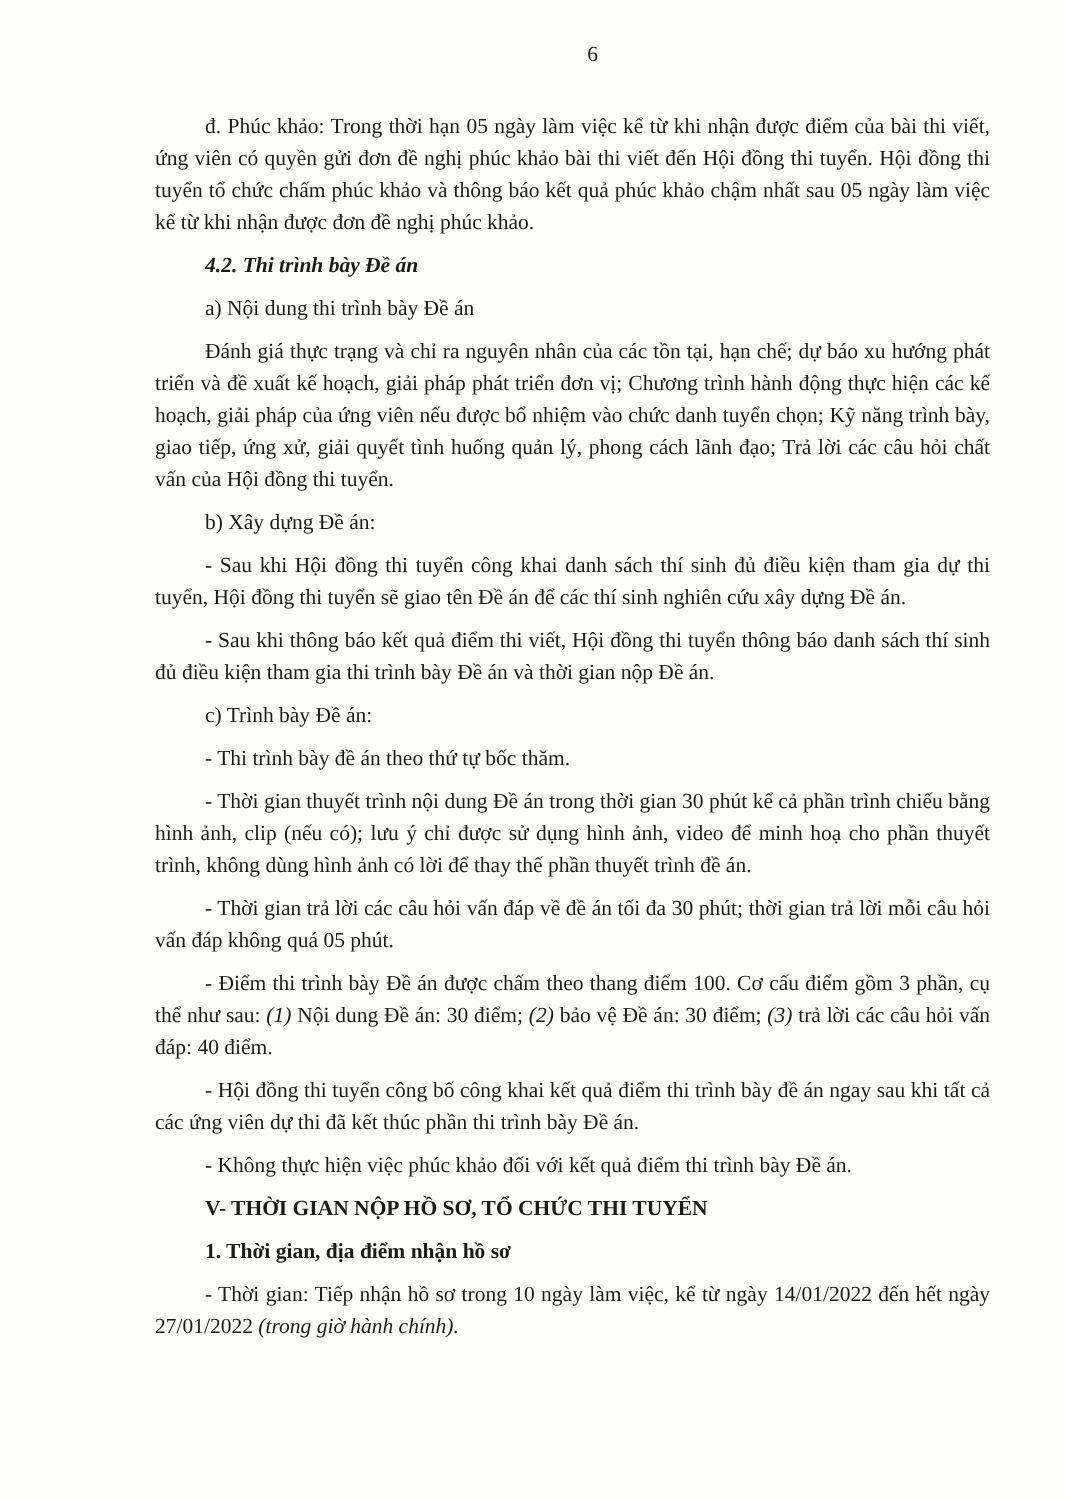6
đ. Phúc khảo: Trong thời hạn 05 ngày làm việc kể từ khi nhận được điểm của bài thi viết, ứng viên có quyền gửi đơn đề nghị phúc khảo bài thi viết đến Hội đồng thi tuyển. Hội đồng thi tuyển tổ chức chấm phúc khảo và thông báo kết quả phúc khảo chậm nhất sau 05 ngày làm việc kể từ khi nhận được đơn đề nghị phúc khảo.
4.2. Thi trình bày Đề án
a) Nội dung thi trình bày Đề án
Đánh giá thực trạng và chỉ ra nguyên nhân của các tồn tại, hạn chế; dự báo xu hướng phát triển và đề xuất kế hoạch, giải pháp phát triển đơn vị; Chương trình hành động thực hiện các kế hoạch, giải pháp của ứng viên nếu được bổ nhiệm vào chức danh tuyển chọn; Kỹ năng trình bày, giao tiếp, ứng xử, giải quyết tình huống quản lý, phong cách lãnh đạo; Trả lời các câu hỏi chất vấn của Hội đồng thi tuyển.
b) Xây dựng Đề án:
- Sau khi Hội đồng thi tuyển công khai danh sách thí sinh đủ điều kiện tham gia dự thi tuyển, Hội đồng thi tuyển sẽ giao tên Đề án để các thí sinh nghiên cứu xây dựng Đề án.
- Sau khi thông báo kết quả điểm thi viết, Hội đồng thi tuyển thông báo danh sách thí sinh đủ điều kiện tham gia thi trình bày Đề án và thời gian nộp Đề án.
c) Trình bày Đề án:
- Thi trình bày đề án theo thứ tự bốc thăm.
- Thời gian thuyết trình nội dung Đề án trong thời gian 30 phút kể cả phần trình chiếu bằng hình ảnh, clip (nếu có); lưu ý chỉ được sử dụng hình ảnh, video để minh hoạ cho phần thuyết trình, không dùng hình ảnh có lời để thay thế phần thuyết trình đề án.
- Thời gian trả lời các câu hỏi vấn đáp về đề án tối đa 30 phút; thời gian trả lời mỗi câu hỏi vấn đáp không quá 05 phút.
- Điểm thi trình bày Đề án được chấm theo thang điểm 100. Cơ cấu điểm gồm 3 phần, cụ thể như sau: (1) Nội dung Đề án: 30 điểm; (2) bảo vệ Đề án: 30 điểm; (3) trả lời các câu hỏi vấn đáp: 40 điểm.
- Hội đồng thi tuyển công bố công khai kết quả điểm thi trình bày đề án ngay sau khi tất cả các ứng viên dự thi đã kết thúc phần thi trình bày Đề án.
- Không thực hiện việc phúc khảo đối với kết quả điểm thi trình bày Đề án.
V- THỜI GIAN NỘP HỒ SƠ, TỔ CHỨC THI TUYỂN
1. Thời gian, địa điểm nhận hồ sơ
- Thời gian: Tiếp nhận hồ sơ trong 10 ngày làm việc, kể từ ngày 14/01/2022 đến hết ngày 27/01/2022 (trong giờ hành chính).